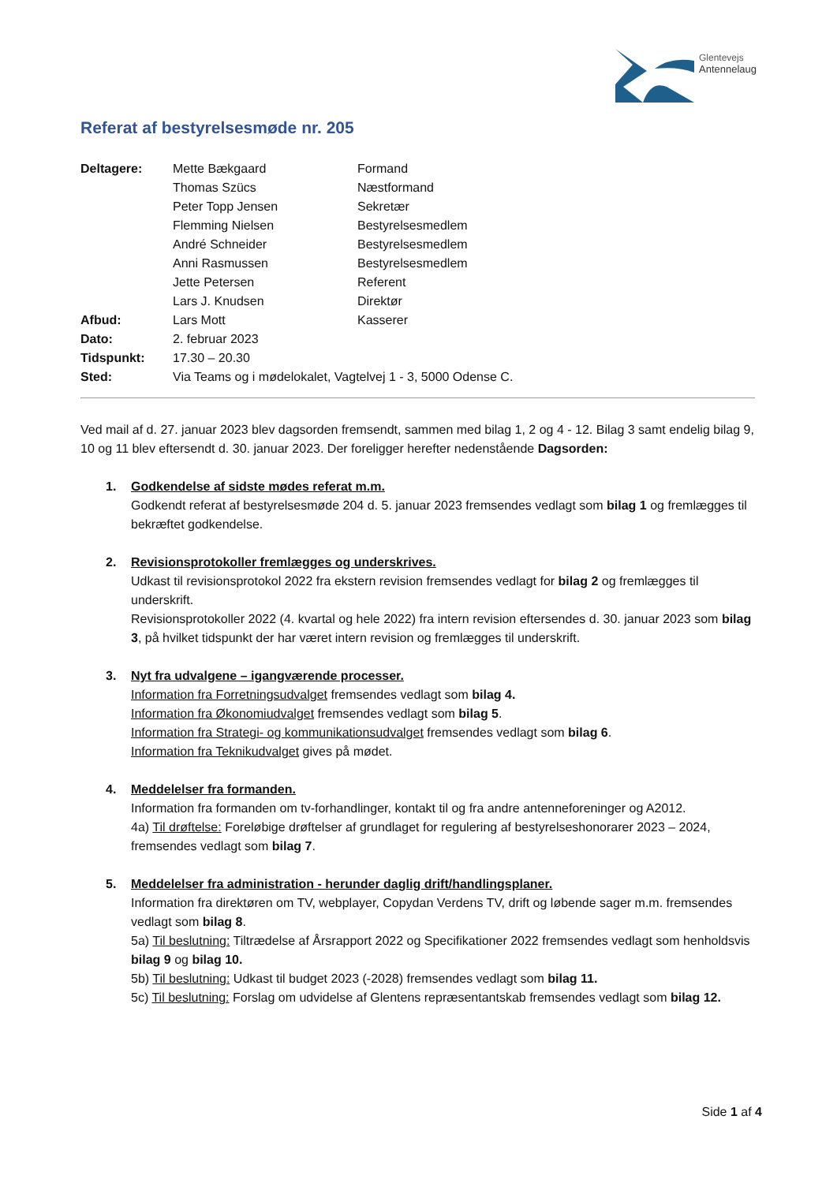Glentevejs
Antennelaug
Referat af bestyrelsesmøde nr. 205
| Deltagere: | Mette Bækgaard | Formand |
| | Thomas Szücs | Næstformand |
| | Peter Topp Jensen | Sekretær |
| | Flemming Nielsen | Bestyrelsesmedlem |
| | André Schneider | Bestyrelsesmedlem |
| | Anni Rasmussen | Bestyrelsesmedlem |
| | Jette Petersen | Referent |
| | Lars J. Knudsen | Direktør |
| Afbud: | Lars Mott | Kasserer |
| Dato: | 2. februar 2023 | |
| Tidspunkt: | 17.30 – 20.30 | |
| Sted: | Via Teams og i mødelokalet, Vagtelvej 1 - 3, 5000 Odense C. | |
Ved mail af d. 27. januar 2023 blev dagsorden fremsendt, sammen med bilag 1, 2 og 4 - 12. Bilag 3 samt endelig bilag 9, 10 og 11 blev eftersendt d. 30. januar 2023. Der foreligger herefter nedenstående Dagsorden:
1. Godkendelse af sidste mødes referat m.m.
Godkendt referat af bestyrelsesmøde 204 d. 5. januar 2023 fremsendes vedlagt som bilag 1 og fremlægges til bekræftet godkendelse.
2. Revisionsprotokoller fremlægges og underskrives.
Udkast til revisionsprotokol 2022 fra ekstern revision fremsendes vedlagt for bilag 2 og fremlægges til underskrift.
Revisionsprotokoller 2022 (4. kvartal og hele 2022) fra intern revision eftersendes d. 30. januar 2023 som bilag 3, på hvilket tidspunkt der har været intern revision og fremlægges til underskrift.
3. Nyt fra udvalgene – igangværende processer.
Information fra Forretningsudvalget fremsendes vedlagt som bilag 4.
Information fra Økonomiudvalget fremsendes vedlagt som bilag 5.
Information fra Strategi- og kommunikationsudvalget fremsendes vedlagt som bilag 6.
Information fra Teknikudvalget gives på mødet.
4. Meddelelser fra formanden.
Information fra formanden om tv-forhandlinger, kontakt til og fra andre antenneforeninger og A2012.
4a) Til drøftelse: Foreløbige drøftelser af grundlaget for regulering af bestyrelseshonorarer 2023 – 2024, fremsendes vedlagt som bilag 7.
5. Meddelelser fra administration - herunder daglig drift/handlingsplaner.
Information fra direktøren om TV, webplayer, Copydan Verdens TV, drift og løbende sager m.m. fremsendes vedlagt som bilag 8.
5a) Til beslutning: Tiltrædelse af Årsrapport 2022 og Specifikationer 2022 fremsendes vedlagt som henholdsvis bilag 9 og bilag 10.
5b) Til beslutning: Udkast til budget 2023 (-2028) fremsendes vedlagt som bilag 11.
5c) Til beslutning: Forslag om udvidelse af Glentens repræsentantskab fremsendes vedlagt som bilag 12.
Side 1 af 4